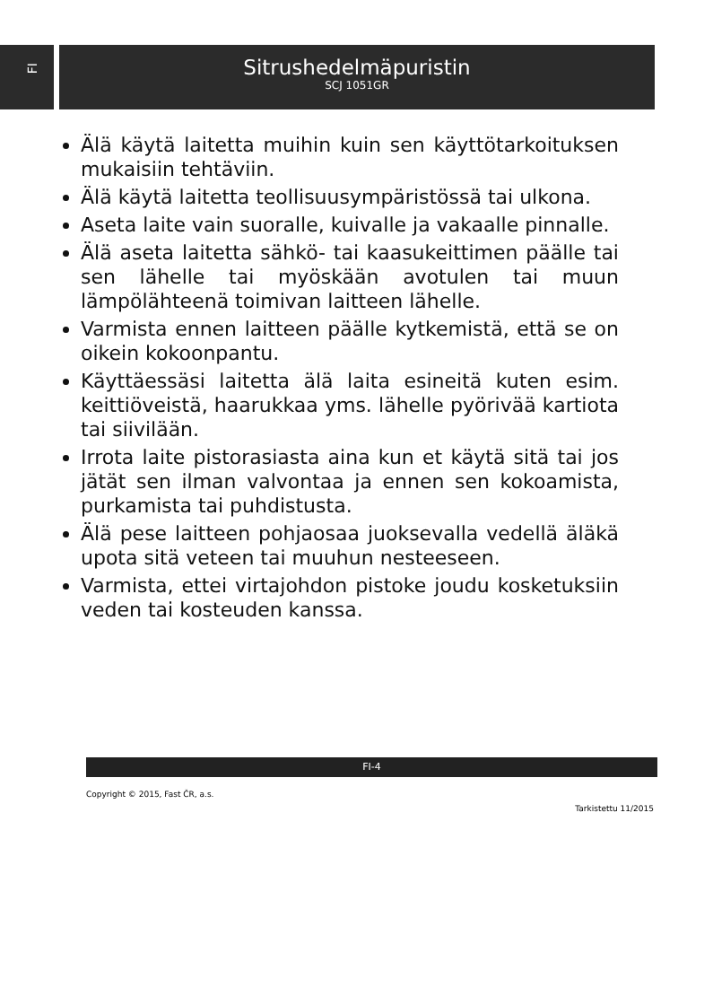FI
Sitrushedelmäpuristin
SCJ 1051GR
Älä käytä laitetta muihin kuin sen käyttötarkoituksen mukaisiin tehtäviin.
Älä käytä laitetta teollisuusympäristössä tai ulkona.
Aseta laite vain suoralle, kuivalle ja vakaalle pinnalle.
Älä aseta laitetta sähkö- tai kaasukeittimen päälle tai sen lähelle tai myöskään avotulen tai muun lämpölähteenä toimivan laitteen lähelle.
Varmista ennen laitteen päälle kytkemistä, että se on oikein kokoonpantu.
Käyttäessäsi laitetta älä laita esineitä kuten esim. keittiöveistä, haarukkaa yms. lähelle pyörivää kartiota tai siivilään.
Irrota laite pistorasiasta aina kun et käytä sitä tai jos jätät sen ilman valvontaa ja ennen sen kokoamista, purkamista tai puhdistusta.
Älä pese laitteen pohjaosaa juoksevalla vedellä äläkä upota sitä veteen tai muuhun nesteeseen.
Varmista, ettei virtajohdon pistoke joudu kosketuksiin veden tai kosteuden kanssa.
FI-4
Copyright © 2015, Fast ČR, a.s.
Tarkistettu 11/2015